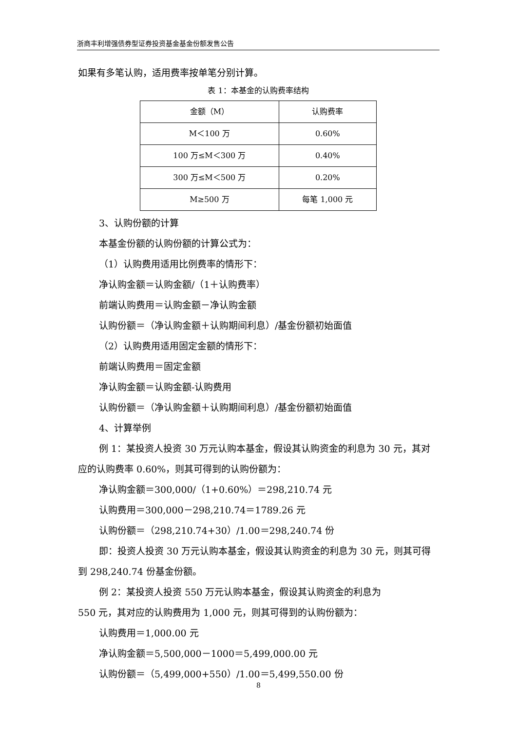浙商丰利增强债券型证券投资基金基金份额发售公告
如果有多笔认购，适用费率按单笔分别计算。
表 1：本基金的认购费率结构
| 金额（M） | 认购费率 |
| --- | --- |
| M＜100 万 | 0.60% |
| 100 万≤M＜300 万 | 0.40% |
| 300 万≤M＜500 万 | 0.20% |
| M≥500 万 | 每笔 1,000 元 |
3、认购份额的计算
本基金份额的认购份额的计算公式为：
（1）认购费用适用比例费率的情形下：
净认购金额＝认购金额/（1＋认购费率）
前端认购费用＝认购金额－净认购金额
认购份额＝（净认购金额＋认购期间利息）/基金份额初始面值
（2）认购费用适用固定金额的情形下：
前端认购费用＝固定金额
净认购金额＝认购金额-认购费用
认购份额＝（净认购金额＋认购期间利息）/基金份额初始面值
4、计算举例
例 1：某投资人投资 30 万元认购本基金，假设其认购资金的利息为 30 元，其对应的认购费率 0.60%，则其可得到的认购份额为：
净认购金额＝300,000/（1+0.60%）＝298,210.74 元
认购费用＝300,000－298,210.74＝1789.26 元
认购份额＝（298,210.74+30）/1.00＝298,240.74 份
即：投资人投资 30 万元认购本基金，假设其认购资金的利息为 30 元，则其可得到 298,240.74 份基金份额。
例 2：某投资人投资 550 万元认购本基金，假设其认购资金的利息为
550 元，其对应的认购费用为 1,000 元，则其可得到的认购份额为：
认购费用＝1,000.00 元
净认购金额＝5,500,000－1000＝5,499,000.00 元
认购份额＝（5,499,000+550）/1.00＝5,499,550.00 份
8